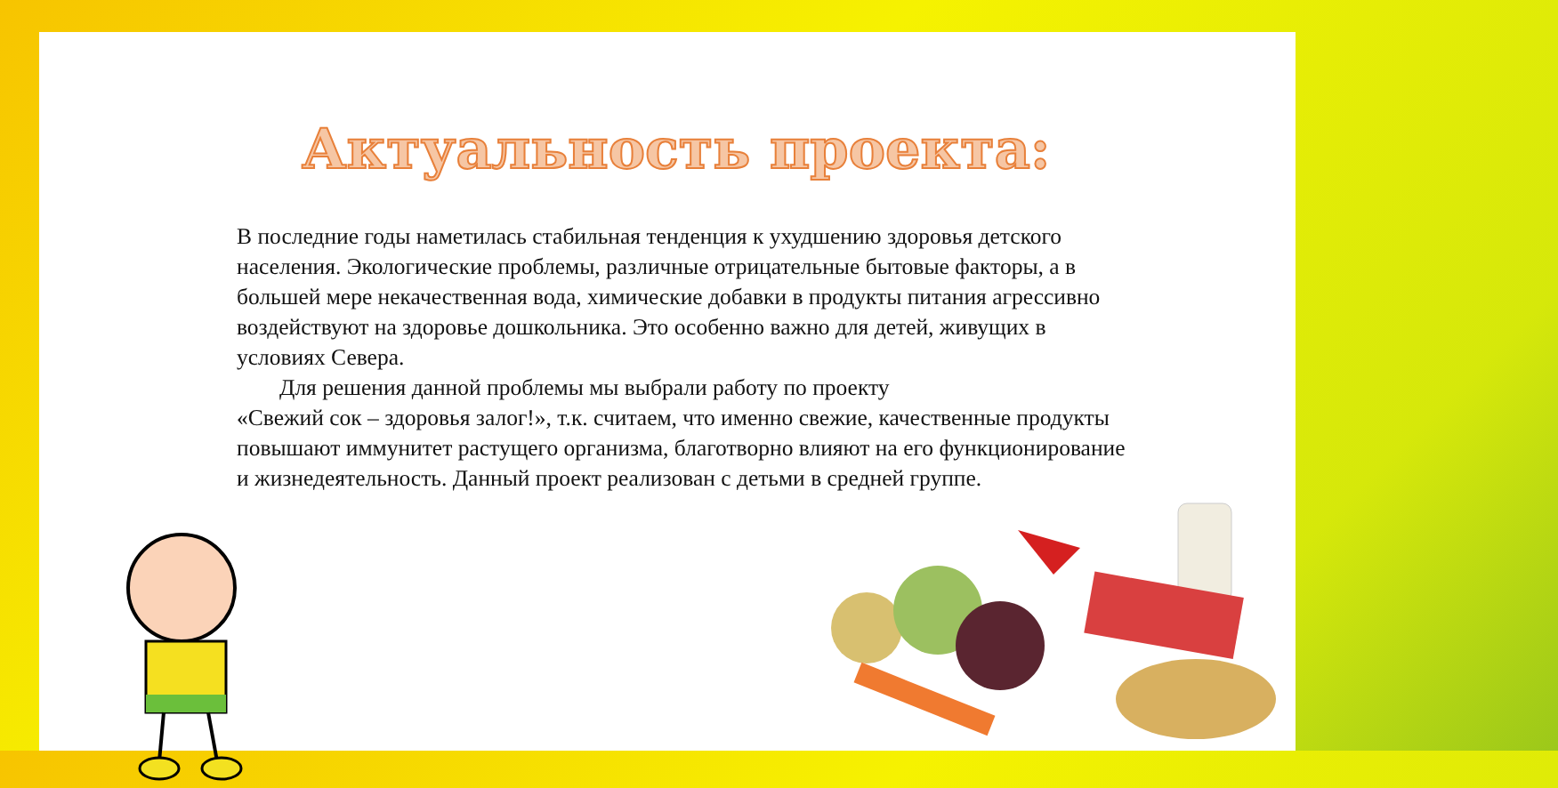Актуальность проекта:
В последние годы наметилась стабильная тенденция к ухудшению здоровья детского населения. Экологические проблемы, различные отрицательные бытовые факторы, а в большей мере некачественная вода, химические добавки в продукты питания агрессивно воздействуют на здоровье дошкольника. Это особенно важно для детей, живущих в условиях Севера.
Для решения данной проблемы мы выбрали работу по проекту
«Свежий сок – здоровья залог!», т.к. считаем, что именно свежие, качественные продукты повышают иммунитет растущего организма, благотворно влияют на его функционирование и жизнедеятельность. Данный проект реализован с детьми в средней группе.